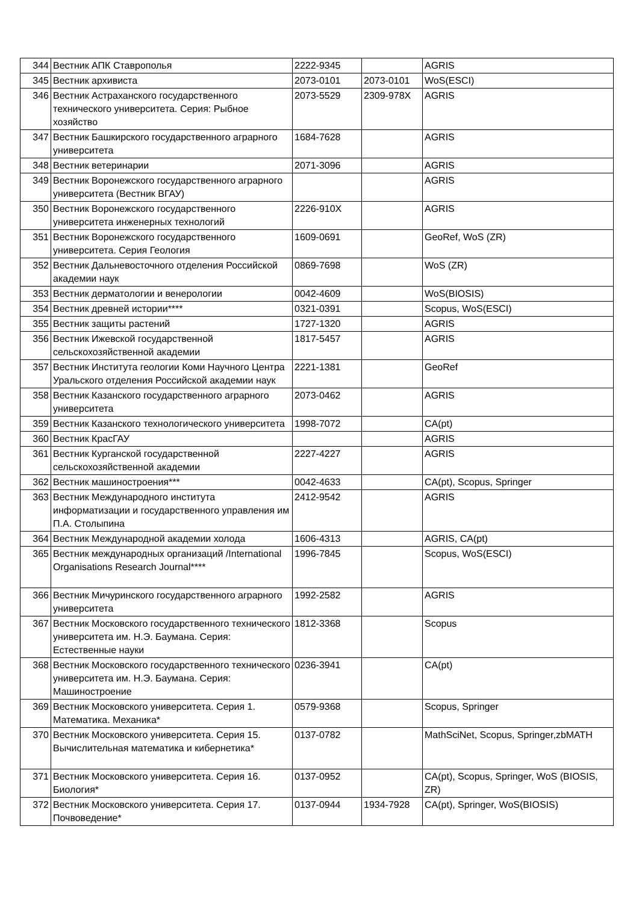| 344 | Вестник АПК Ставрополья | 2222-9345 | | AGRIS |
| 345 | Вестник архивиста | 2073-0101 | 2073-0101 | WoS(ESCI) |
| 346 | Вестник Астраханского государственного технического университета. Серия: Рыбное хозяйство | 2073-5529 | 2309-978X | AGRIS |
| 347 | Вестник Башкирского государственного аграрного университета | 1684-7628 | | AGRIS |
| 348 | Вестник ветеринарии | 2071-3096 | | AGRIS |
| 349 | Вестник Воронежского государственного аграрного университета (Вестник ВГАУ) | | | AGRIS |
| 350 | Вестник Воронежского государственного университета инженерных технологий | 2226-910X | | AGRIS |
| 351 | Вестник Воронежского государственного университета. Серия Геология | 1609-0691 | | GeoRef, WoS (ZR) |
| 352 | Вестник Дальневосточного отделения Российской академии наук | 0869-7698 | | WoS (ZR) |
| 353 | Вестник дерматологии и венерологии | 0042-4609 | | WoS(BIOSIS) |
| 354 | Вестник древней истории**** | 0321-0391 | | Scopus, WoS(ESCI) |
| 355 | Вестник защиты растений | 1727-1320 | | AGRIS |
| 356 | Вестник Ижевской государственной сельскохозяйственной академии | 1817-5457 | | AGRIS |
| 357 | Вестник Института геологии Коми Научного Центра Уральского отделения Российской академии наук | 2221-1381 | | GeoRef |
| 358 | Вестник Казанского государственного аграрного университета | 2073-0462 | | AGRIS |
| 359 | Вестник Казанского технологического университета | 1998-7072 | | CA(pt) |
| 360 | Вестник КрасГАУ | | | AGRIS |
| 361 | Вестник Курганской государственной сельскохозяйственной академии | 2227-4227 | | AGRIS |
| 362 | Вестник машиностроения*** | 0042-4633 | | CA(pt), Scopus, Springer |
| 363 | Вестник Международного института информатизации и государственного управления им П.А. Столыпина | 2412-9542 | | AGRIS |
| 364 | Вестник Международной академии холода | 1606-4313 | | AGRIS, CA(pt) |
| 365 | Вестник международных организаций /International Organisations Research Journal**** | 1996-7845 | | Scopus, WoS(ESCI) |
| 366 | Вестник Мичуринского государственного аграрного университета | 1992-2582 | | AGRIS |
| 367 | Вестник Московского государственного технического университета им. Н.Э. Баумана. Серия: Естественные науки | 1812-3368 | | Scopus |
| 368 | Вестник Московского государственного технического университета им. Н.Э. Баумана. Серия: Машиностроение | 0236-3941 | | CA(pt) |
| 369 | Вестник Московского университета. Серия 1. Математика. Механика* | 0579-9368 | | Scopus, Springer |
| 370 | Вестник Московского университета. Серия 15. Вычислительная математика и кибернетика* | 0137-0782 | | MathSciNet, Scopus, Springer,zbMATH |
| 371 | Вестник Московского университета. Серия 16. Биология* | 0137-0952 | | CA(pt), Scopus, Springer, WoS (BIOSIS, ZR) |
| 372 | Вестник Московского университета. Серия 17. Почвоведение* | 0137-0944 | 1934-7928 | CA(pt), Springer, WoS(BIOSIS) |